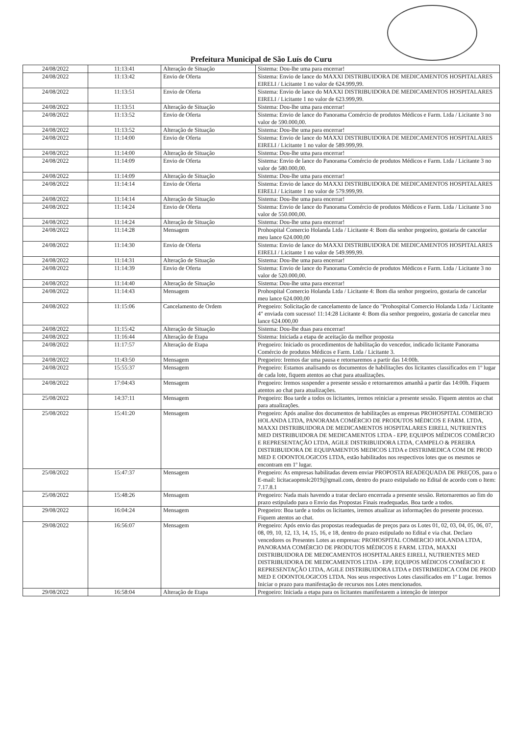Prefeitura Municipal de São Luís do Curu
| 24/08/2022 | 11:13:41 | Alteração de Situação | Sistema: Dou-lhe uma para encerrar! |
| 24/08/2022 | 11:13:42 | Envio de Oferta | Sistema: Envio de lance do MAXXI DISTRIBUIDORA DE MEDICAMENTOS HOSPITALARES EIRELI / Licitante 1 no valor de 624.999,99. |
| 24/08/2022 | 11:13:51 | Envio de Oferta | Sistema: Envio de lance do MAXXI DISTRIBUIDORA DE MEDICAMENTOS HOSPITALARES EIRELI / Licitante 1 no valor de 623.999,99. |
| 24/08/2022 | 11:13:51 | Alteração de Situação | Sistema: Dou-lhe uma para encerrar! |
| 24/08/2022 | 11:13:52 | Envio de Oferta | Sistema: Envio de lance do Panorama Comércio de produtos Médicos e Farm. Ltda / Licitante 3 no valor de 590.000,00. |
| 24/08/2022 | 11:13:52 | Alteração de Situação | Sistema: Dou-lhe uma para encerrar! |
| 24/08/2022 | 11:14:00 | Envio de Oferta | Sistema: Envio de lance do MAXXI DISTRIBUIDORA DE MEDICAMENTOS HOSPITALARES EIRELI / Licitante 1 no valor de 589.999,99. |
| 24/08/2022 | 11:14:00 | Alteração de Situação | Sistema: Dou-lhe uma para encerrar! |
| 24/08/2022 | 11:14:09 | Envio de Oferta | Sistema: Envio de lance do Panorama Comércio de produtos Médicos e Farm. Ltda / Licitante 3 no valor de 580.000,00. |
| 24/08/2022 | 11:14:09 | Alteração de Situação | Sistema: Dou-lhe uma para encerrar! |
| 24/08/2022 | 11:14:14 | Envio de Oferta | Sistema: Envio de lance do MAXXI DISTRIBUIDORA DE MEDICAMENTOS HOSPITALARES EIRELI / Licitante 1 no valor de 579.999,99. |
| 24/08/2022 | 11:14:14 | Alteração de Situação | Sistema: Dou-lhe uma para encerrar! |
| 24/08/2022 | 11:14:24 | Envio de Oferta | Sistema: Envio de lance do Panorama Comércio de produtos Médicos e Farm. Ltda / Licitante 3 no valor de 550.000,00. |
| 24/08/2022 | 11:14:24 | Alteração de Situação | Sistema: Dou-lhe uma para encerrar! |
| 24/08/2022 | 11:14:28 | Mensagem | Prohospital Comercio Holanda Ltda / Licitante 4: Bom dia senhor pregoeiro, gostaria de cancelar meu lance 624.000,00 |
| 24/08/2022 | 11:14:30 | Envio de Oferta | Sistema: Envio de lance do MAXXI DISTRIBUIDORA DE MEDICAMENTOS HOSPITALARES EIRELI / Licitante 1 no valor de 549.999,99. |
| 24/08/2022 | 11:14:31 | Alteração de Situação | Sistema: Dou-lhe uma para encerrar! |
| 24/08/2022 | 11:14:39 | Envio de Oferta | Sistema: Envio de lance do Panorama Comércio de produtos Médicos e Farm. Ltda / Licitante 3 no valor de 520.000,00. |
| 24/08/2022 | 11:14:40 | Alteração de Situação | Sistema: Dou-lhe uma para encerrar! |
| 24/08/2022 | 11:14:43 | Mensagem | Prohospital Comercio Holanda Ltda / Licitante 4: Bom dia senhor pregoeiro, gostaria de cancelar meu lance 624.000,00 |
| 24/08/2022 | 11:15:06 | Cancelamento de Ordem | Pregoeiro: Solicitação de cancelamento de lance do "Prohospital Comercio Holanda Ltda / Licitante 4" enviada com sucesso! 11:14:28 Licitante 4: Bom dia senhor pregoeiro, gostaria de cancelar meu lance 624.000,00 |
| 24/08/2022 | 11:15:42 | Alteração de Situação | Sistema: Dou-lhe duas para encerrar! |
| 24/08/2022 | 11:16:44 | Alteração de Etapa | Sistema: Iniciada a etapa de aceitação da melhor proposta |
| 24/08/2022 | 11:17:57 | Alteração de Etapa | Pregoeiro: Iniciado os procedimentos de habilitação do vencedor, indicado licitante Panorama Comércio de produtos Médicos e Farm. Ltda / Licitante 3. |
| 24/08/2022 | 11:43:50 | Mensagem | Pregoeiro: Iremos dar uma pausa e retornaremos a partir das 14:00h. |
| 24/08/2022 | 15:55:37 | Mensagem | Pregoeiro: Estamos analisando os documentos de habilitações dos licitantes classificados em 1º lugar de cada lote, fiquem atentos ao chat para atualizações. |
| 24/08/2022 | 17:04:43 | Mensagem | Pregoeiro: Iremos suspender a presente sessão e retornaremos amanhã a partir das 14:00h. Fiquem atentos ao chat para atualizações. |
| 25/08/2022 | 14:37:11 | Mensagem | Pregoeiro: Boa tarde a todos os licitantes, iremos reiniciar a presente sessão. Fiquem atentos ao chat para atualizações. |
| 25/08/2022 | 15:41:20 | Mensagem | Pregoeiro: Após analise dos documentos de habilitações as empresas PROHOSPITAL COMERCIO HOLANDA LTDA, PANORAMA COMÉRCIO DE PRODUTOS MÉDICOS E FARM. LTDA, MAXXI DISTRIBUIDORA DE MEDICAMENTOS HOSPITALARES EIRELI, NUTRIENTES MED DISTRIBUIDORA DE MEDICAMENTOS LTDA - EPP, EQUIPOS MÉDICOS COMÉRCIO E REPRESENTAÇÃO LTDA, AGILE DISTRIBUIDORA LTDA, CAMPELO & PEREIRA DISTRIBUIDORA DE EQUIPAMENTOS MEDICOS LTDA e DISTRIMEDICA COM DE PROD MED E ODONTOLOGICOS LTDA, estão habilitados nos respectivos lotes que os mesmos se encontram em 1º lugar. |
| 25/08/2022 | 15:47:37 | Mensagem | Pregoeiro: As empresas habilitadas devem enviar PROPOSTA READEQUADA DE PREÇOS, para o E-mail: licitacaopmslc2019@gmail.com, dentro do prazo estipulado no Edital de acordo com o Item: 7.17.8.1 |
| 25/08/2022 | 15:48:26 | Mensagem | Pregoeiro: Nada mais havendo a tratar declaro encerrada a presente sessão. Retornaremos ao fim do prazo estipulado para o Envio das Propostas Finais readequadas. Boa tarde a todos. |
| 29/08/2022 | 16:04:24 | Mensagem | Pregoeiro: Boa tarde a todos os licitantes, iremos atualizar as informações do presente processo. Fiquem atentos ao chat. |
| 29/08/2022 | 16:56:07 | Mensagem | Pregoeiro: Após envio das propostas readequadas de preços para os Lotes 01, 02, 03, 04, 05, 06, 07, 08, 09, 10, 12, 13, 14, 15, 16, e 18, dentro do prazo estipulado no Edital e via chat. Declaro vencedores os Presentes Lotes as empresas: PROHOSPITAL COMERCIO HOLANDA LTDA, PANORAMA COMÉRCIO DE PRODUTOS MÉDICOS E FARM. LTDA, MAXXI DISTRIBUIDORA DE MEDICAMENTOS HOSPITALARES EIRELI, NUTRIENTES MED DISTRIBUIDORA DE MEDICAMENTOS LTDA - EPP, EQUIPOS MÉDICOS COMÉRCIO E REPRESENTAÇÃO LTDA, AGILE DISTRIBUIDORA LTDA e DISTRIMEDICA COM DE PROD MED E ODONTOLOGICOS LTDA. Nos seus respectivos Lotes classificados em 1º Lugar. Iremos Iniciar o prazo para manifestação de recursos nos Lotes mencionados. |
| 29/08/2022 | 16:58:04 | Alteração de Etapa | Pregoeiro: Iniciada a etapa para os licitantes manifestarem a intenção de interpor |